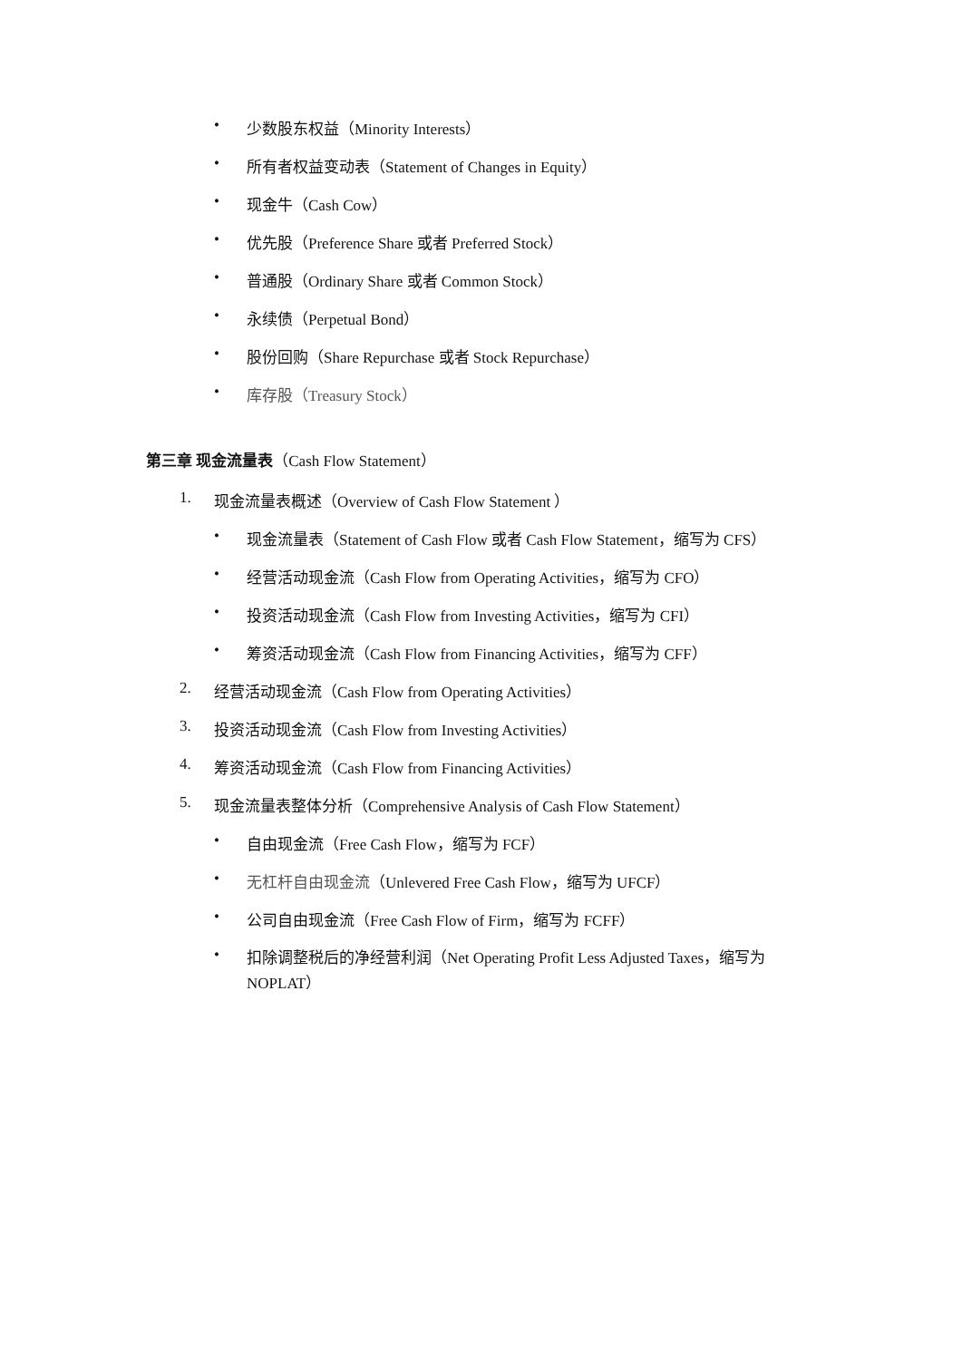• 少数股东权益（Minority Interests）
• 所有者权益变动表（Statement of Changes in Equity）
• 现金牛（Cash Cow）
• 优先股（Preference Share 或者 Preferred Stock）
• 普通股（Ordinary Share 或者 Common Stock）
• 永续债（Perpetual Bond）
• 股份回购（Share Repurchase 或者 Stock Repurchase）
• 库存股（Treasury Stock）
第三章 现金流量表（Cash Flow Statement）
1. 现金流量表概述（Overview of Cash Flow Statement ）
• 现金流量表（Statement of Cash Flow 或者 Cash Flow Statement，缩写为 CFS）
• 经营活动现金流（Cash Flow from Operating Activities，缩写为 CFO）
• 投资活动现金流（Cash Flow from Investing Activities，缩写为 CFI）
• 筹资活动现金流（Cash Flow from Financing Activities，缩写为 CFF）
2. 经营活动现金流（Cash Flow from Operating Activities）
3. 投资活动现金流（Cash Flow from Investing Activities）
4. 筹资活动现金流（Cash Flow from Financing Activities）
5. 现金流量表整体分析（Comprehensive Analysis of Cash Flow Statement）
• 自由现金流（Free Cash Flow，缩写为 FCF）
• 无杠杆自由现金流（Unlevered Free Cash Flow，缩写为 UFCF）
• 公司自由现金流（Free Cash Flow of Firm，缩写为 FCFF）
• 扣除调整税后的净经营利润（Net Operating Profit Less Adjusted Taxes，缩写为 NOPLAT）